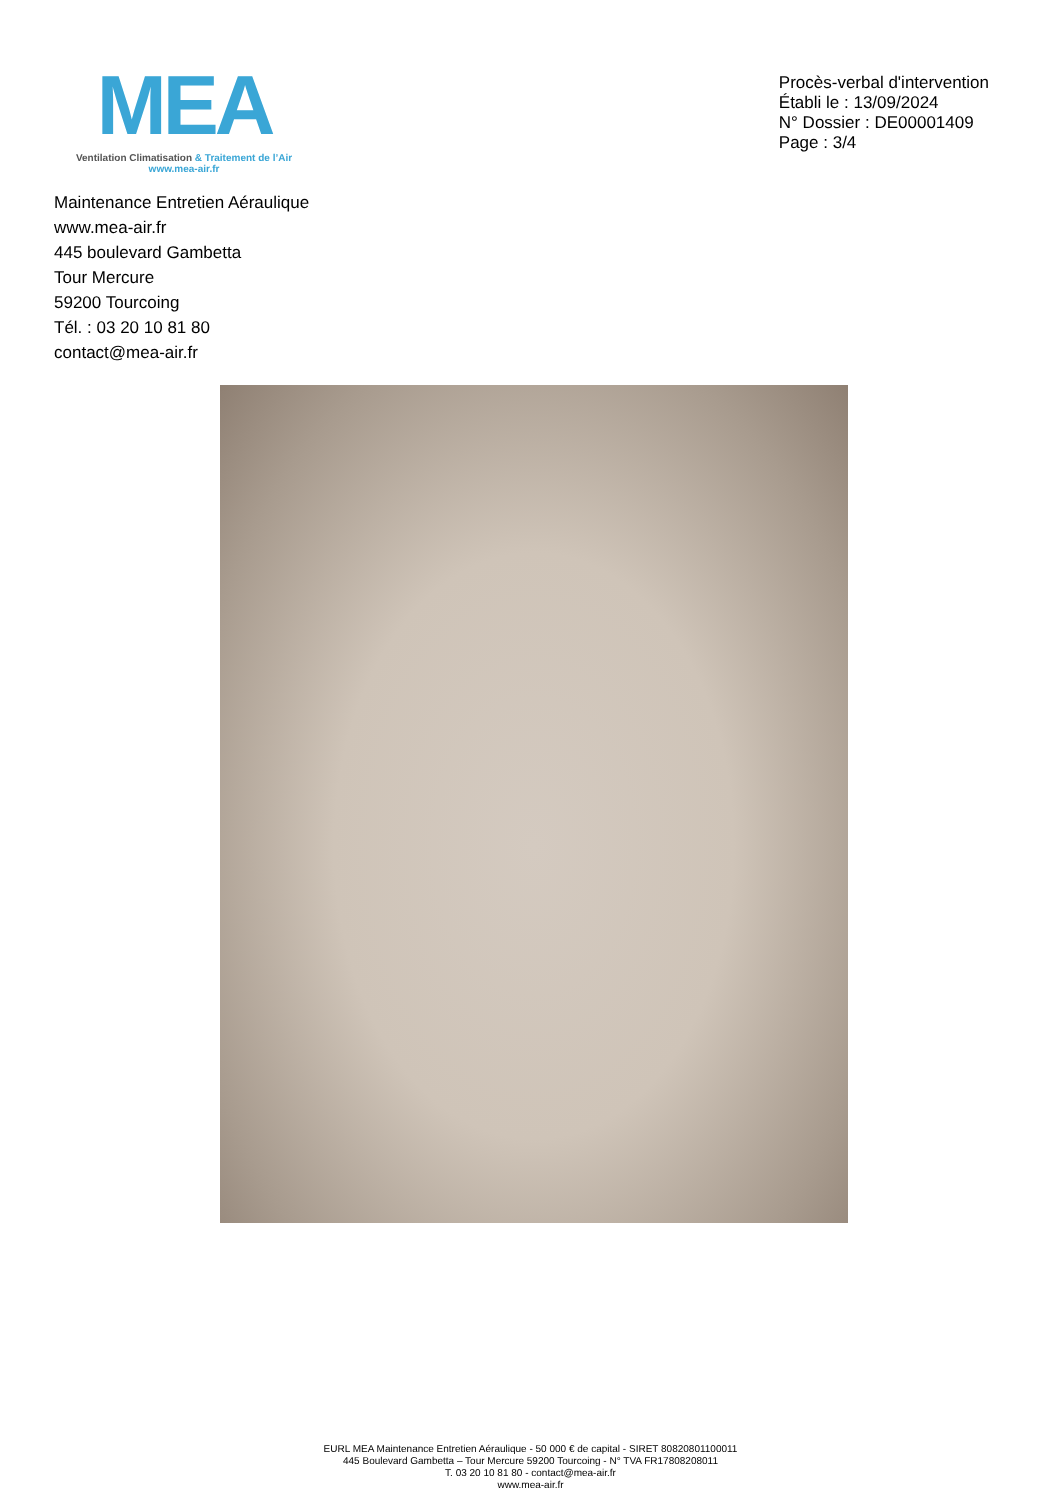MEA
Ventilation Climatisation & Traitement de l’Air
www.mea-air.fr
Procès-verbal d'intervention
Établi le : 13/09/2024
N° Dossier : DE00001409
Page : 3/4
Maintenance Entretien Aéraulique
www.mea-air.fr
445 boulevard Gambetta
Tour Mercure
59200 Tourcoing
Tél. : 03 20 10 81 80
contact@mea-air.fr
EURL MEA Maintenance Entretien Aéraulique - 50 000 € de capital - SIRET 80820801100011
445 Boulevard Gambetta – Tour Mercure 59200 Tourcoing - N° TVA FR17808208011
T. 03 20 10 81 80 - contact@mea-air.fr
www.mea-air.fr